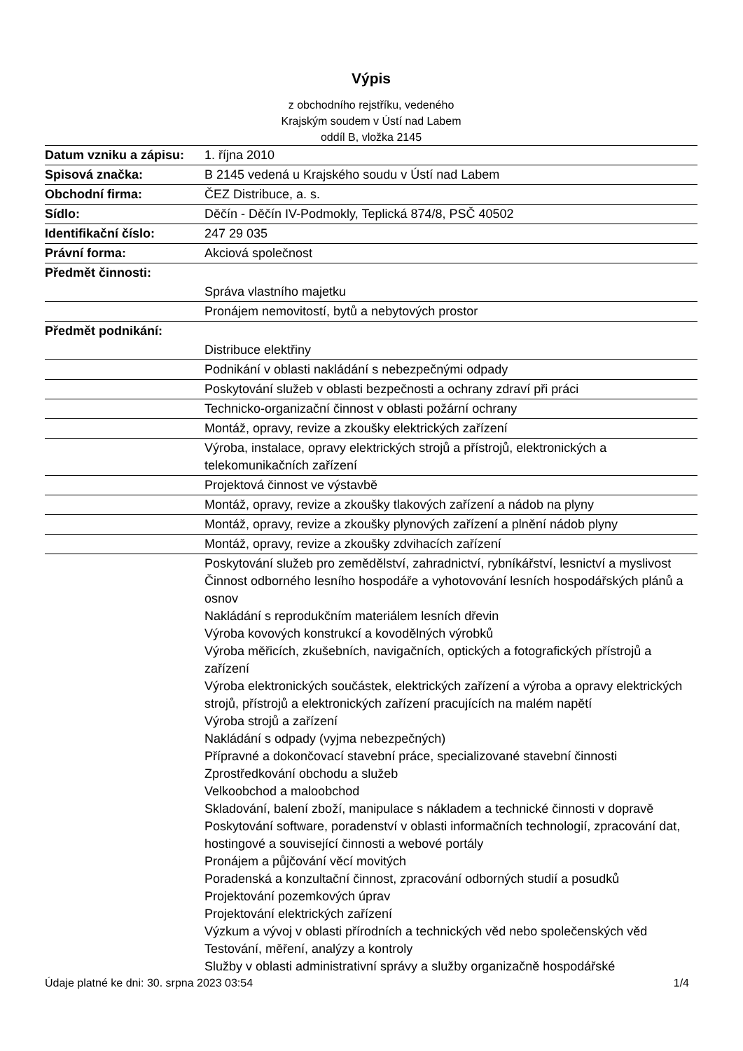Výpis
z obchodního rejstříku, vedeného
Krajským soudem v Ústí nad Labem
oddíl B, vložka 2145
| Datum vzniku a zápisu: | 1. října 2010 |
| Spisová značka: | B 2145 vedená u Krajského soudu v Ústí nad Labem |
| Obchodní firma: | ČEZ Distribuce, a. s. |
| Sídlo: | Děčín - Děčín IV-Podmokly, Teplická 874/8, PSČ 40502 |
| Identifikační číslo: | 247 29 035 |
| Právní forma: | Akciová společnost |
| Předmět činnosti: | |
| | Správa vlastního majetku |
| | Pronájem nemovitostí, bytů a nebytových prostor |
| Předmět podnikání: | |
| | Distribuce elektřiny |
| | Podnikání v oblasti nakládání s nebezpečnými odpady |
| | Poskytování služeb v oblasti bezpečnosti a ochrany zdraví při práci |
| | Technicko-organizační činnost v oblasti požární ochrany |
| | Montáž, opravy, revize a zkoušky elektrických zařízení |
| | Výroba, instalace, opravy elektrických strojů a přístrojů, elektronických a telekomunikačních zařízení |
| | Projektová činnost ve výstavbě |
| | Montáž, opravy, revize a zkoušky tlakových zařízení a nádob na plyny |
| | Montáž, opravy, revize a zkoušky plynových zařízení a plnění nádob plyny |
| | Montáž, opravy, revize a zkoušky zdvihacích zařízení |
| | Poskytování služeb pro zemědělství, zahradnictví, rybníkářství, lesnictví a myslivost Činnost odborného lesního hospodáře a vyhotovování lesních hospodářských plánů a osnov Nakládání s reprodukčním materiálem lesních dřevin Výroba kovových konstrukcí a kovodělných výrobků Výroba měřicích, zkušebních, navigačních, optických a fotografických přístrojů a zařízení Výroba elektronických součástek, elektrických zařízení a výroba a opravy elektrických strojů, přístrojů a elektronických zařízení pracujících na malém napětí Výroba strojů a zařízení Nakládání s odpady (vyjma nebezpečných) Přípravné a dokončovací stavební práce, specializované stavební činnosti Zprostředkování obchodu a služeb Velkoobchod a maloobchod Skladování, balení zboží, manipulace s nákladem a technické činnosti v dopravě Poskytování software, poradenství v oblasti informačních technologií, zpracování dat, hostingové a související činnosti a webové portály Pronájem a půjčování věcí movitých Poradenská a konzultační činnost, zpracování odborných studií a posudků Projektování pozemkových úprav Projektování elektrických zařízení Výzkum a vývoj v oblasti přírodních a technických věd nebo společenských věd Testování, měření, analýzy a kontroly Služby v oblasti administrativní správy a služby organizačně hospodářské |
Údaje platné ke dni: 30. srpna 2023 03:54 1/4